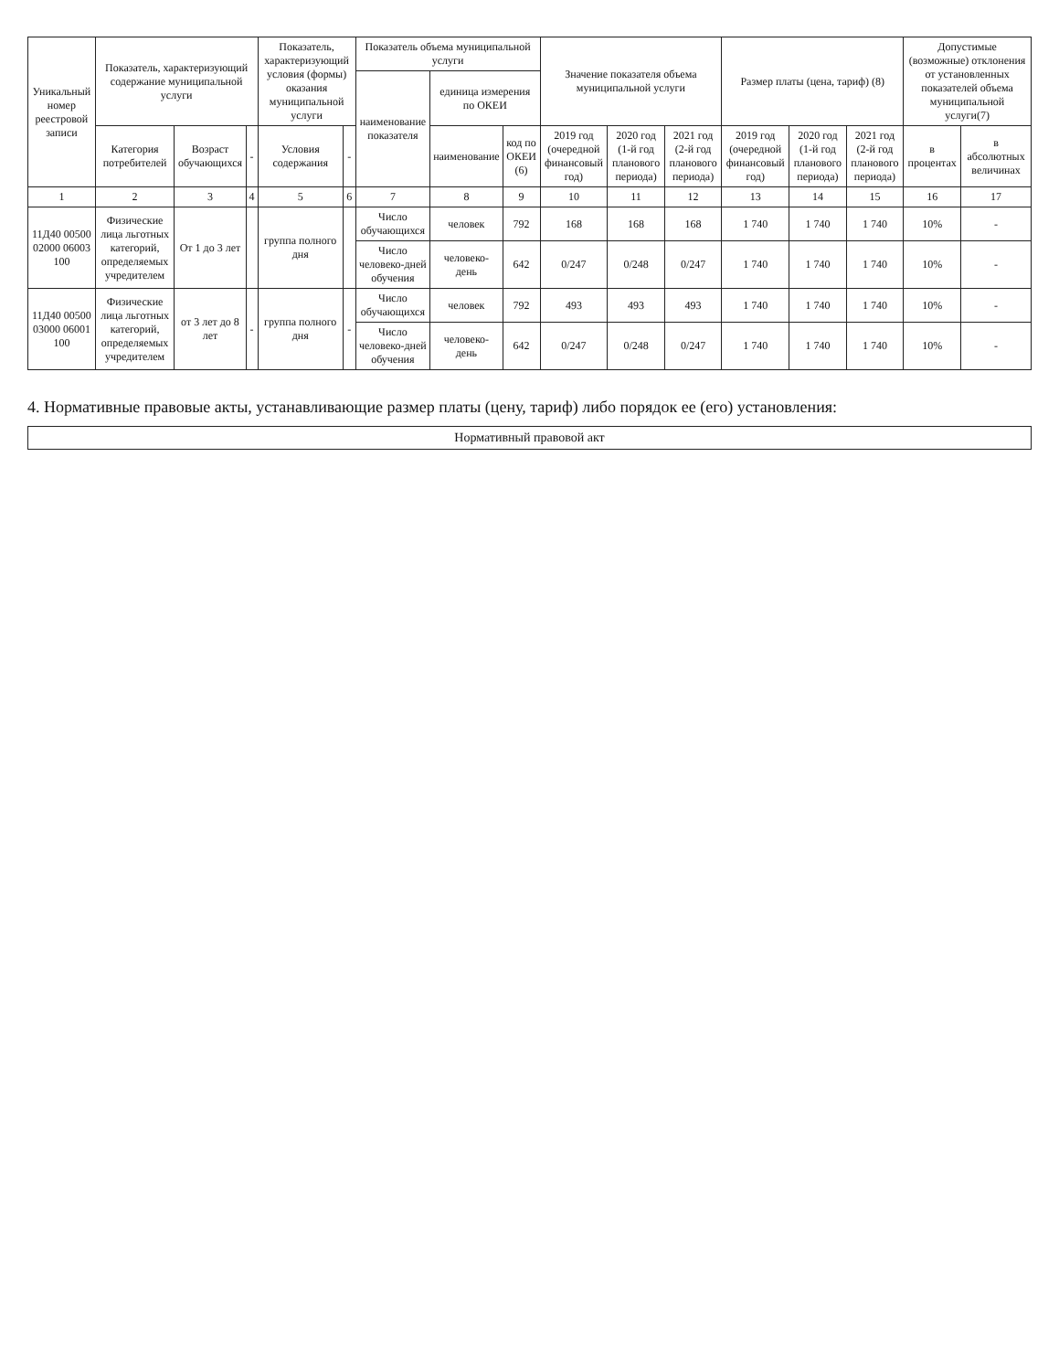| Уникальный номер реестровой записи | Показатель, характеризующий содержание муниципальной услуги | | | Показатель, характеризующий условия (формы) оказания муниципальной услуги | | Показатель объема муниципальной услуги | | | Значение показателя объема муниципальной услуги | | | Размер платы (цена, тариф) (8) | | | Допустимые (возможные) отклонения от установленных показателей объема муниципальной услуги(7) | |
| --- | --- | --- | --- | --- | --- | --- | --- | --- | --- | --- | --- | --- | --- | --- | --- | --- |
| | | | | | | наименование показателя | единица измерения по ОКЕИ | | | | | | | | | |
| | Категория потребителей | Возраст обучающихся | - | Условия содержания | - | | наименование | код по ОКЕИ (6) | 2019 год (очередной финансовый год) | 2020 год (1-й год планового периода) | 2021 год (2-й год планового периода) | 2019 год (очередной финансовый год) | 2020 год (1-й год планового периода) | 2021 год (2-й год планового периода) | в процентах | в абсолютных величинах |
| 1 | 2 | 3 | 4 | 5 | 6 | 7 | 8 | 9 | 10 | 11 | 12 | 13 | 14 | 15 | 16 | 17 |
| 11Д40 00500 02000 06003 100 | Физические лица льготных категорий, определяемых учредителем | От 1 до 3 лет | | группа полного дня | | Число обучающихся | человек | 792 | 168 | 168 | 168 | 1 740 | 1 740 | 1 740 | 10% | - |
| | | | | | | Число человеко-дней обучения | человеко-день | 642 | 0/247 | 0/248 | 0/247 | 1 740 | 1 740 | 1 740 | 10% | - |
| 11Д40 00500 03000 06001 100 | Физические лица льготных категорий, определяемых учредителем | от 3 лет до 8 лет | - | группа полного дня | - | Число обучающихся | человек | 792 | 493 | 493 | 493 | 1 740 | 1 740 | 1 740 | 10% | - |
| | | | | | | Число человеко-дней обучения | человеко-день | 642 | 0/247 | 0/248 | 0/247 | 1 740 | 1 740 | 1 740 | 10% | - |
4. Нормативные правовые акты, устанавливающие размер платы (цену, тариф) либо порядок ее (его) установления:
Нормативный правовой акт